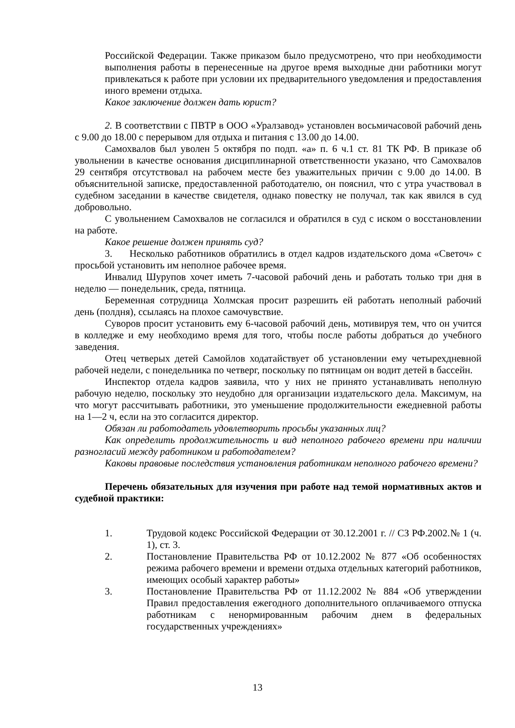Российской Федерации. Также приказом было предусмотрено, что при необходимости выполнения работы в перенесенные на другое время выходные дни работники могут привлекаться к работе при условии их предварительного уведомления и предоставления иного времени отдыха.
Какое заключение должен дать юрист?
2. В соответствии с ПВТР в ООО «Уралзавод» установлен восьмичасовой рабочий день с 9.00 до 18.00 с перерывом для отдыха и питания с 13.00 до 14.00.
Самохвалов был уволен 5 октября по подп. «а» п. 6 ч.1 ст. 81 ТК РФ. В приказе об увольнении в качестве основания дисциплинарной ответственности указано, что Самохвалов 29 сентября отсутствовал на рабочем месте без уважительных причин с 9.00 до 14.00. В объяснительной записке, предоставленной работодателю, он пояснил, что с утра участвовал в судебном заседании в качестве свидетеля, однако повестку не получал, так как явился в суд добровольно.
С увольнением Самохвалов не согласился и обратился в суд с иском о восстановлении на работе.
Какое решение должен принять суд?
3. Несколько работников обратились в отдел кадров издательского дома «Светоч» с просьбой установить им неполное рабочее время.
Инвалид Шурупов хочет иметь 7-часовой рабочий день и работать только три дня в неделю — понедельник, среда, пятница.
Беременная сотрудница Холмская просит разрешить ей работать неполный рабочий день (полдня), ссылаясь на плохое самочувствие.
Суворов просит установить ему 6-часовой рабочий день, мотивируя тем, что он учится в колледже и ему необходимо время для того, чтобы после работы добраться до учебного заведения.
Отец четверых детей Самойлов ходатайствует об установлении ему четырехдневной рабочей недели, с понедельника по четверг, поскольку по пятницам он водит детей в бассейн.
Инспектор отдела кадров заявила, что у них не принято устанавливать неполную рабочую неделю, поскольку это неудобно для организации издательского дела. Максимум, на что могут рассчитывать работники, это уменьшение продолжительности ежедневной работы на 1—2 ч, если на это согласится директор.
Обязан ли работодатель удовлетворить просьбы указанных лиц?
Как определить продолжительность и вид неполного рабочего времени при наличии разногласий между работником и работодателем?
Каковы правовые последствия установления работникам неполного рабочего времени?
Перечень обязательных для изучения при работе над темой нормативных актов и судебной практики:
1. Трудовой кодекс Российской Федерации от 30.12.2001 г. // СЗ РФ.2002.№ 1 (ч. 1), ст. 3.
2. Постановление Правительства РФ от 10.12.2002 № 877 «Об особенностях режима рабочего времени и времени отдыха отдельных категорий работников, имеющих особый характер работы»
3. Постановление Правительства РФ от 11.12.2002 № 884 «Об утверждении Правил предоставления ежегодного дополнительного оплачиваемого отпуска работникам с ненормированным рабочим днем в федеральных государственных учреждениях»
13